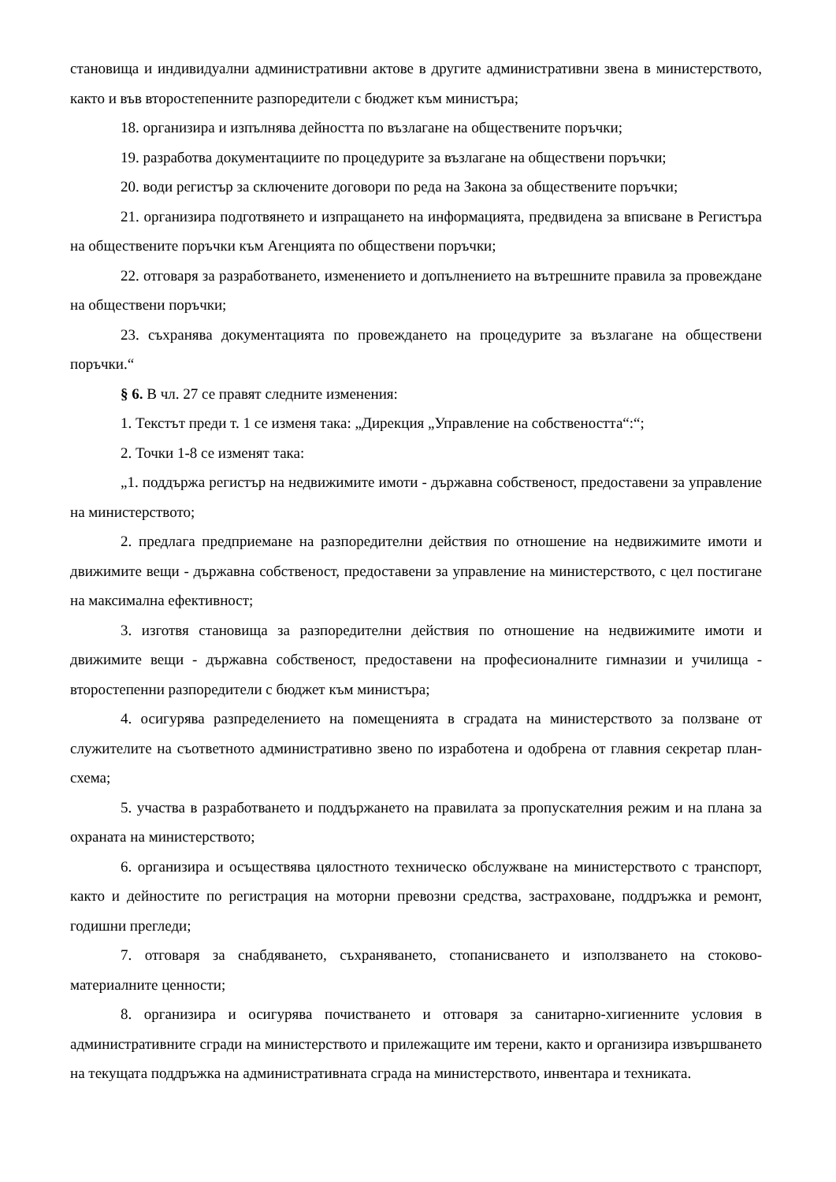становища и индивидуални административни актове в другите административни звена в министерството, както и във второстепенните разпоредители с бюджет към министъра;
18. организира и изпълнява дейността по възлагане на обществените поръчки;
19. разработва документациите по процедурите за възлагане на обществени поръчки;
20. води регистър за сключените договори по реда на Закона за обществените поръчки;
21. организира подготвянето и изпращането на информацията, предвидена за вписване в Регистъра на обществените поръчки към Агенцията по обществени поръчки;
22. отговаря за разработването, изменението и допълнението на вътрешните правила за провеждане на обществени поръчки;
23. съхранява документацията по провеждането на процедурите за възлагане на обществени поръчки.“
§ 6. В чл. 27 се правят следните изменения:
1. Текстът преди т. 1 се изменя така: „Дирекция „Управление на собствеността“:“;
2. Точки 1-8 се изменят така:
„1. поддържа регистър на недвижимите имоти - държавна собственост, предоставени за управление на министерството;
2. предлага предприемане на разпоредителни действия по отношение на недвижимите имоти и движимите вещи - държавна собственост, предоставени за управление на министерството, с цел постигане на максимална ефективност;
3. изготвя становища за разпоредителни действия по отношение на недвижимите имоти и движимите вещи - държавна собственост, предоставени на професионалните гимназии и училища - второстепенни разпоредители с бюджет към министъра;
4. осигурява разпределението на помещенията в сградата на министерството за ползване от служителите на съответното административно звено по изработена и одобрена от главния секретар план-схема;
5. участва в разработването и поддържането на правилата за пропускателния режим и на плана за охраната на министерството;
6. организира и осъществява цялостното техническо обслужване на министерството с транспорт, както и дейностите по регистрация на моторни превозни средства, застраховане, поддръжка и ремонт, годишни прегледи;
7. отговаря за снабдяването, съхраняването, стопанисването и използването на стоково-материалните ценности;
8. организира и осигурява почистването и отговаря за санитарно-хигиенните условия в административните сгради на министерството и прилежащите им терени, както и организира извършването на текущата поддръжка на административната сграда на министерството, инвентара и техниката.